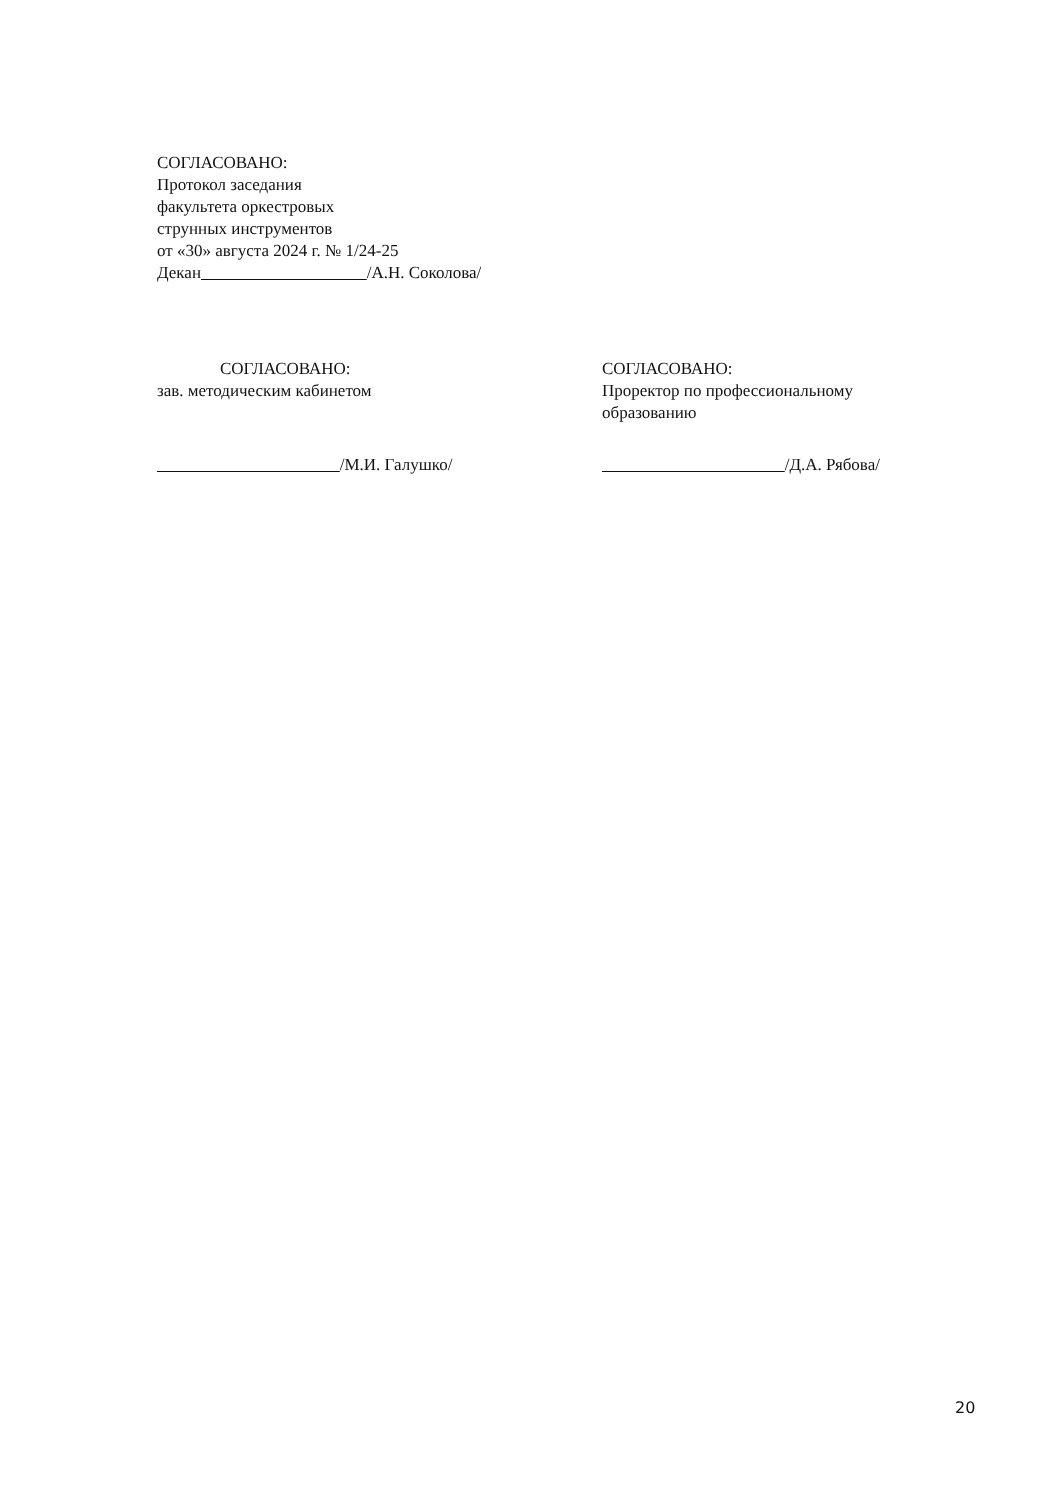СОГЛАСОВАНО:
Протокол заседания
факультета оркестровых
струнных инструментов
от «30» августа 2024 г. № 1/24-25
Декан /А.Н. Соколова/
СОГЛАСОВАНО:
зав. методическим кабинетом
/М.И. Галушко/
СОГЛАСОВАНО:
Проректор по профессиональному
образованию
/Д.А. Рябова/
20